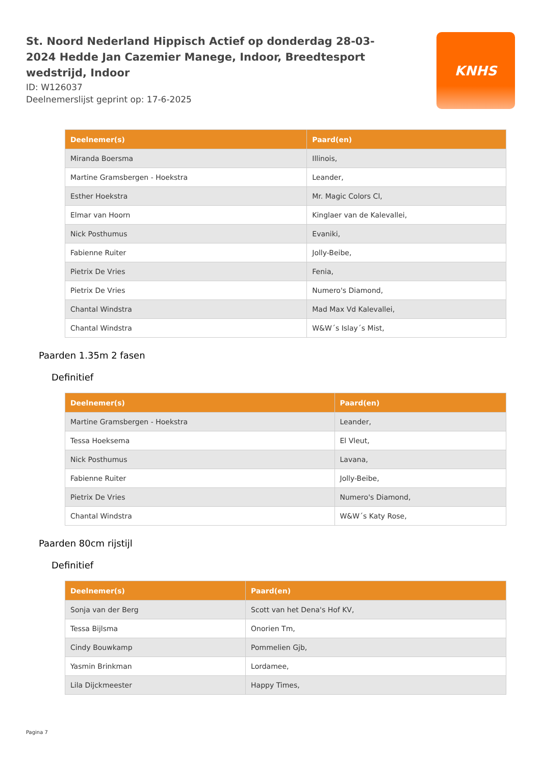St. Noord Nederland Hippisch Actief op donderdag 28-03-2024 Hedde Jan Cazemier Manege, Indoor, Breedtesport wedstrijd, Indoor
ID: W126037
Deelnemerslijst geprint op: 17-6-2025
KNHS
| Deelnemer(s) | Paard(en) |
| --- | --- |
| Miranda Boersma | Illinois, |
| Martine Gramsbergen - Hoekstra | Leander, |
| Esther Hoekstra | Mr. Magic Colors Cl, |
| Elmar van Hoorn | Kinglaer van de Kalevallei, |
| Nick Posthumus | Evaniki, |
| Fabienne Ruiter | Jolly-Beibe, |
| Pietrix De Vries | Fenia, |
| Pietrix De Vries | Numero's Diamond, |
| Chantal Windstra | Mad Max Vd Kalevallei, |
| Chantal Windstra | W&W´s Islay´s Mist, |
Paarden 1.35m 2 fasen
Definitief
| Deelnemer(s) | Paard(en) |
| --- | --- |
| Martine Gramsbergen - Hoekstra | Leander, |
| Tessa Hoeksema | El Vleut, |
| Nick Posthumus | Lavana, |
| Fabienne Ruiter | Jolly-Beibe, |
| Pietrix De Vries | Numero's Diamond, |
| Chantal Windstra | W&W´s Katy Rose, |
Paarden 80cm rijstijl
Definitief
| Deelnemer(s) | Paard(en) |
| --- | --- |
| Sonja van der Berg | Scott van het Dena's Hof KV, |
| Tessa Bijlsma | Onorien Tm, |
| Cindy Bouwkamp | Pommelien Gjb, |
| Yasmin Brinkman | Lordamee, |
| Lila Dijckmeester | Happy Times, |
Pagina 7